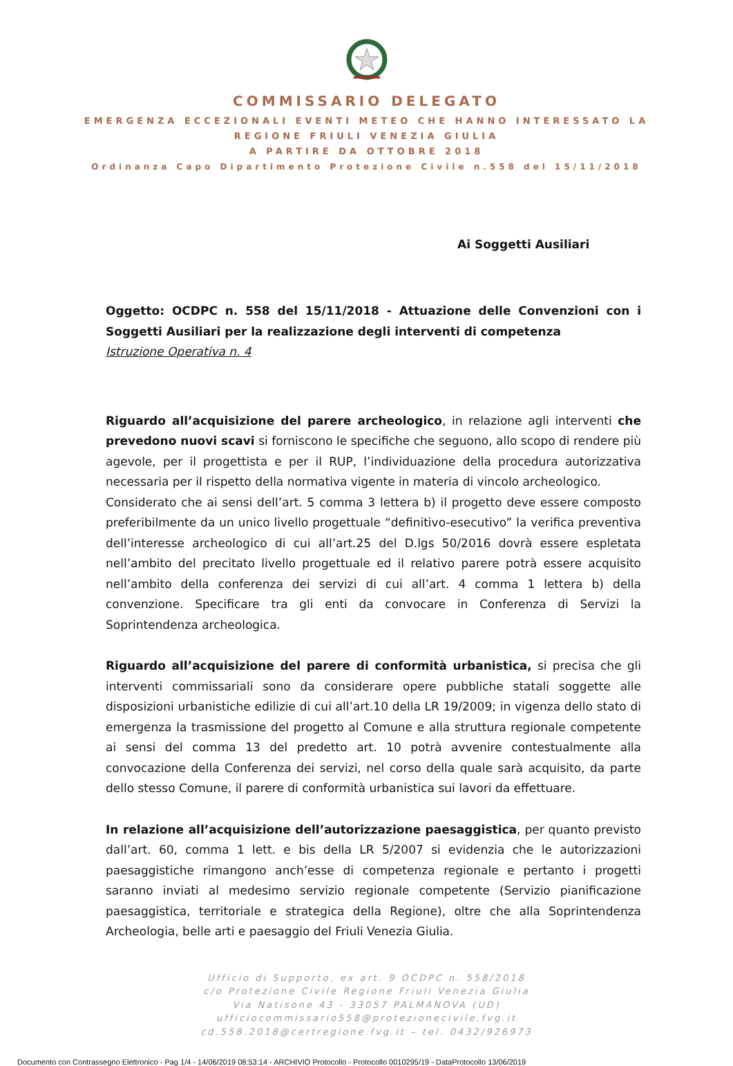COMMISSARIO DELEGATO
EMERGENZA ECCEZIONALI EVENTI METEO CHE HANNO INTERESSATO LA
REGIONE FRIULI VENEZIA GIULIA
A PARTIRE DA OTTOBRE 2018
Ordinanza Capo Dipartimento Protezione Civile n.558 del 15/11/2018
Ai Soggetti Ausiliari
Oggetto: OCDPC n. 558 del 15/11/2018 - Attuazione delle Convenzioni con i Soggetti Ausiliari per la realizzazione degli interventi di competenza
Istruzione Operativa n. 4
Riguardo all’acquisizione del parere archeologico, in relazione agli interventi che prevedono nuovi scavi si forniscono le specifiche che seguono, allo scopo di rendere più agevole, per il progettista e per il RUP, l’individuazione della procedura autorizzativa necessaria per il rispetto della normativa vigente in materia di vincolo archeologico.
Considerato che ai sensi dell’art. 5 comma 3 lettera b) il progetto deve essere composto preferibilmente da un unico livello progettuale “definitivo-esecutivo” la verifica preventiva dell’interesse archeologico di cui all’art.25 del D.lgs 50/2016 dovrà essere espletata nell’ambito del precitato livello progettuale ed il relativo parere potrà essere acquisito nell’ambito della conferenza dei servizi di cui all’art. 4 comma 1 lettera b) della convenzione. Specificare tra gli enti da convocare in Conferenza di Servizi la Soprintendenza archeologica.
Riguardo all’acquisizione del parere di conformità urbanistica, si precisa che gli interventi commissariali sono da considerare opere pubbliche statali soggette alle disposizioni urbanistiche edilizie di cui all’art.10 della LR 19/2009; in vigenza dello stato di emergenza la trasmissione del progetto al Comune e alla struttura regionale competente ai sensi del comma 13 del predetto art. 10 potrà avvenire contestualmente alla convocazione della Conferenza dei servizi, nel corso della quale sarà acquisito, da parte dello stesso Comune, il parere di conformità urbanistica sui lavori da effettuare.
In relazione all’acquisizione dell’autorizzazione paesaggistica, per quanto previsto dall’art. 60, comma 1 lett. e bis della LR 5/2007 si evidenzia che le autorizzazioni paesaggistiche rimangono anch’esse di competenza regionale e pertanto i progetti saranno inviati al medesimo servizio regionale competente (Servizio pianificazione paesaggistica, territoriale e strategica della Regione), oltre che alla Soprintendenza Archeologia, belle arti e paesaggio del Friuli Venezia Giulia.
Ufficio di Supporto, ex art. 9 OCDPC n. 558/2018
c/o Protezione Civile Regione Friuli Venezia Giulia
Via Natisone 43 - 33057 PALMANOVA (UD)
ufficiocommissario558@protezionecivile.fvg.it
cd.558.2018@certregione.fvg.it – tel. 0432/926973
Documento con Contrassegno Elettronico - Pag 1/4 - 14/06/2019 08:53:14 - ARCHIVIO Protocollo - Protocollo 0010295/19 - DataProtocollo 13/06/2019